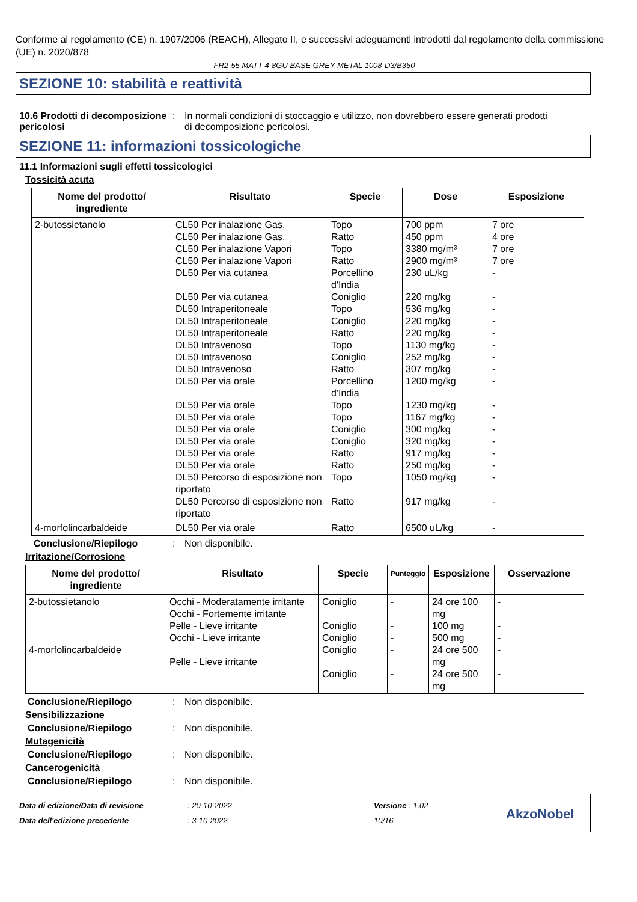Conforme al regolamento (CE) n. 1907/2006 (REACH), Allegato II, e successivi adeguamenti introdotti dal regolamento della commissione (UE) n. 2020/878
FR2-55 MATT 4-8GU BASE GREY METAL 1008-D3/B350
SEZIONE 10: stabilità e reattività
10.6 Prodotti di decomposizione pericolosi
: In normali condizioni di stoccaggio e utilizzo, non dovrebbero essere generati prodotti di decomposizione pericolosi.
SEZIONE 11: informazioni tossicologiche
11.1 Informazioni sugli effetti tossicologici
Tossicità acuta
| Nome del prodotto/ ingrediente | Risultato | Specie | Dose | Esposizione |
| --- | --- | --- | --- | --- |
| 2-butossietanolo | CL50 Per inalazione Gas. CL50 Per inalazione Gas. CL50 Per inalazione Vapori CL50 Per inalazione Vapori DL50 Per via cutanea DL50 Per via cutanea DL50 Intraperitoneale DL50 Intraperitoneale DL50 Intraperitoneale DL50 Intravenoso DL50 Intravenoso DL50 Intravenoso DL50 Per via orale DL50 Per via orale DL50 Per via orale DL50 Per via orale DL50 Per via orale DL50 Per via orale DL50 Per via orale DL50 Percorso di esposizione non riportato DL50 Percorso di esposizione non riportato | Topo Ratto Topo Ratto Porcellino d'India Coniglio Topo Coniglio Ratto Topo Coniglio Ratto Porcellino d'India Topo Topo Coniglio Coniglio Ratto Ratto Topo Ratto | 700 ppm 450 ppm 3380 mg/m³ 2900 mg/m³ 230 uL/kg 220 mg/kg 536 mg/kg 220 mg/kg 220 mg/kg 1130 mg/kg 252 mg/kg 307 mg/kg 1200 mg/kg 1230 mg/kg 1167 mg/kg 300 mg/kg 320 mg/kg 917 mg/kg 250 mg/kg 1050 mg/kg 917 mg/kg | 7 ore 4 ore 7 ore 7 ore - - - - - - - - - - - - - - - - - |
| 4-morfolincarbaldeide | DL50 Per via orale | Ratto | 6500 uL/kg | - |
Conclusione/Riepilogo : Non disponibile.
Irritazione/Corrosione
| Nome del prodotto/ ingrediente | Risultato | Specie | Punteggio | Esposizione | Osservazione |
| --- | --- | --- | --- | --- | --- |
| 2-butossietanolo 4-morfolincarbaldeide | Occhi - Moderatamente irritante Occhi - Fortemente irritante Pelle - Lieve irritante Occhi - Lieve irritante Pelle - Lieve irritante | Coniglio Coniglio Coniglio Coniglio Coniglio | - - - - - | 24 ore 100 mg 100 mg 500 mg 24 ore 500 mg 24 ore 500 mg | - - - - - |
Conclusione/Riepilogo : Non disponibile.
Sensibilizzazione
Conclusione/Riepilogo : Non disponibile.
Mutagenicità
Conclusione/Riepilogo : Non disponibile.
Cancerogenicità
Conclusione/Riepilogo : Non disponibile.
Data di edizione/Data di revisione
Data dell'edizione precedente
: 20-10-2022
: 3-10-2022
Versione : 1.02
10/16
AkzoNobel